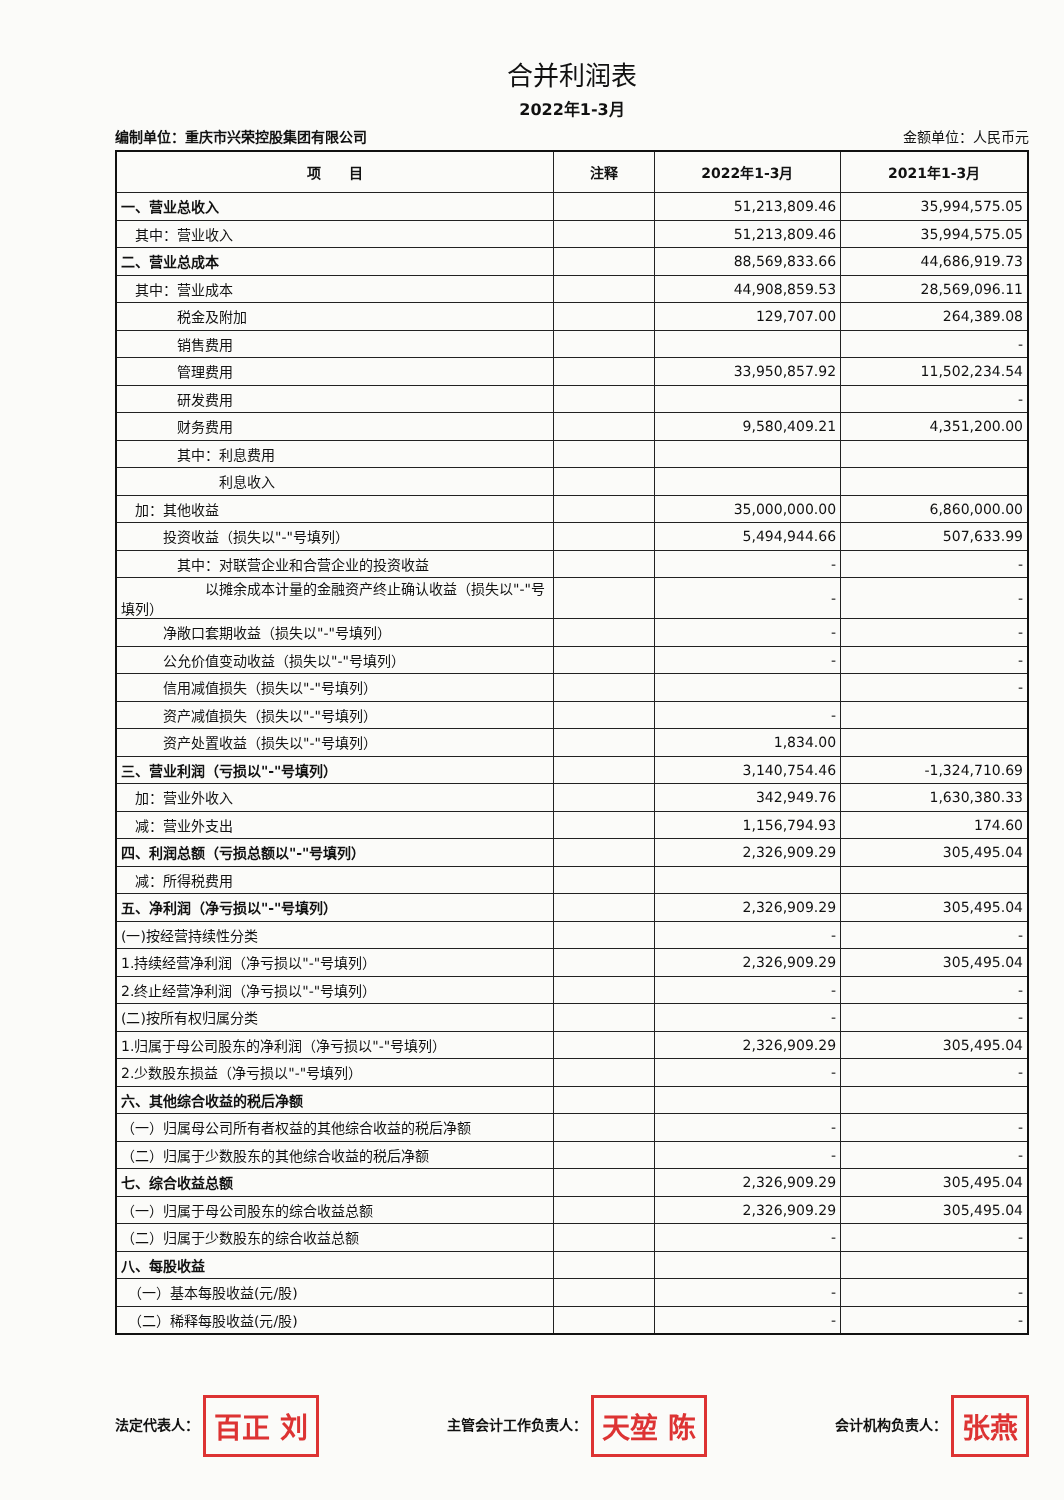合并利润表
2022年1-3月
编制单位：重庆市兴荣控股集团有限公司 金额单位：人民币元
| 项 目 | 注释 | 2022年1-3月 | 2021年1-3月 |
| --- | --- | --- | --- |
| 一、营业总收入 | | 51,213,809.46 | 35,994,575.05 |
| 其中：营业收入 | | 51,213,809.46 | 35,994,575.05 |
| 二、营业总成本 | | 88,569,833.66 | 44,686,919.73 |
| 其中：营业成本 | | 44,908,859.53 | 28,569,096.11 |
| 税金及附加 | | 129,707.00 | 264,389.08 |
| 销售费用 | | | - |
| 管理费用 | | 33,950,857.92 | 11,502,234.54 |
| 研发费用 | | | - |
| 财务费用 | | 9,580,409.21 | 4,351,200.00 |
| 其中：利息费用 | | | |
| 利息收入 | | | |
| 加：其他收益 | | 35,000,000.00 | 6,860,000.00 |
| 投资收益（损失以"-"号填列） | | 5,494,944.66 | 507,633.99 |
| 其中：对联营企业和合营企业的投资收益 | | - | - |
| 以摊余成本计量的金融资产终止确认收益（损失以"-"号填列） | | - | - |
| 净敞口套期收益（损失以"-"号填列） | | - | - |
| 公允价值变动收益（损失以"-"号填列） | | - | - |
| 信用减值损失（损失以"-"号填列） | | | - |
| 资产减值损失（损失以"-"号填列） | | - | |
| 资产处置收益（损失以"-"号填列） | | 1,834.00 | |
| 三、营业利润（亏损以"-"号填列） | | 3,140,754.46 | -1,324,710.69 |
| 加：营业外收入 | | 342,949.76 | 1,630,380.33 |
| 减：营业外支出 | | 1,156,794.93 | 174.60 |
| 四、利润总额（亏损总额以"-"号填列） | | 2,326,909.29 | 305,495.04 |
| 减：所得税费用 | | | |
| 五、净利润（净亏损以"-"号填列） | | 2,326,909.29 | 305,495.04 |
| (一)按经营持续性分类 | | - | - |
| 1.持续经营净利润（净亏损以"-"号填列） | | 2,326,909.29 | 305,495.04 |
| 2.终止经营净利润（净亏损以"-"号填列） | | - | - |
| (二)按所有权归属分类 | | - | - |
| 1.归属于母公司股东的净利润（净亏损以"-"号填列） | | 2,326,909.29 | 305,495.04 |
| 2.少数股东损益（净亏损以"-"号填列） | | - | - |
| 六、其他综合收益的税后净额 | | | |
| （一）归属母公司所有者权益的其他综合收益的税后净额 | | - | - |
| （二）归属于少数股东的其他综合收益的税后净额 | | - | - |
| 七、综合收益总额 | | 2,326,909.29 | 305,495.04 |
| （一）归属于母公司股东的综合收益总额 | | 2,326,909.29 | 305,495.04 |
| （二）归属于少数股东的综合收益总额 | | - | - |
| 八、每股收益 | | | |
| （一）基本每股收益(元/股) | | - | - |
| （二）稀释每股收益(元/股) | | - | - |
法定代表人： 百正 刘
主管会计工作负责人： 天堃 陈
会计机构负责人： 张燕